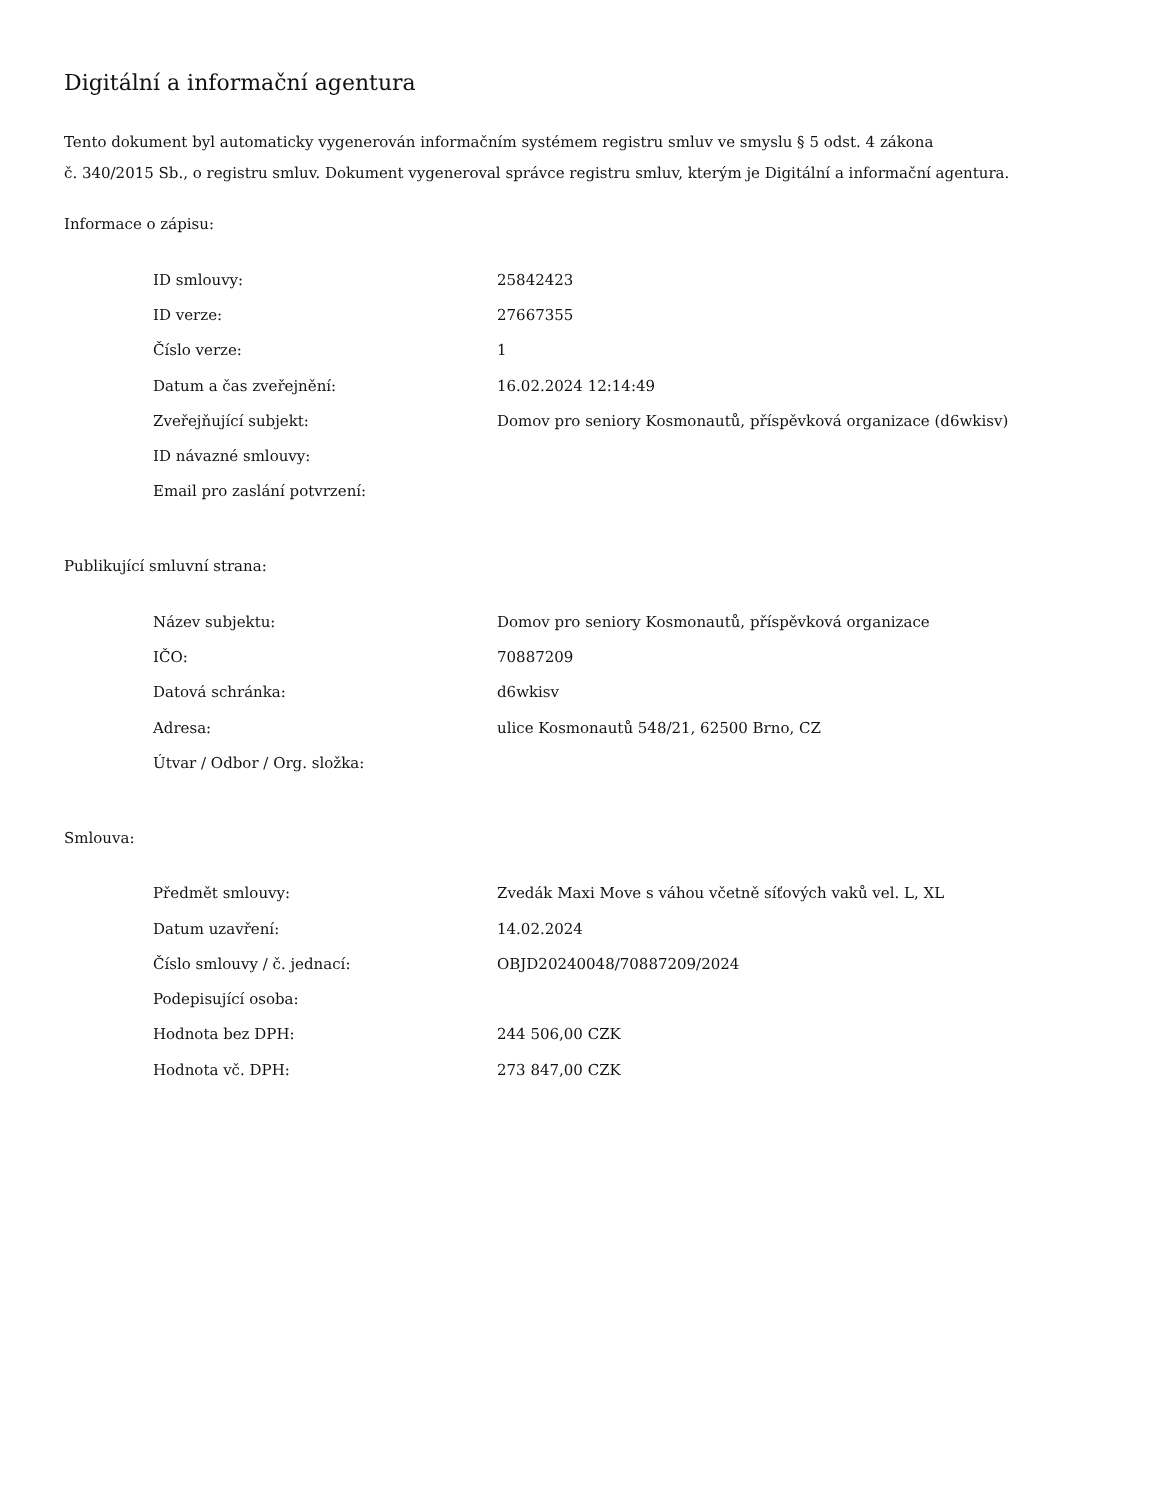Digitální a informační agentura
Tento dokument byl automaticky vygenerován informačním systémem registru smluv ve smyslu § 5 odst. 4 zákona
č. 340/2015 Sb., o registru smluv. Dokument vygeneroval správce registru smluv, kterým je Digitální a informační agentura.
Informace o zápisu:
| ID smlouvy: | 25842423 |
| ID verze: | 27667355 |
| Číslo verze: | 1 |
| Datum a čas zveřejnění: | 16.02.2024 12:14:49 |
| Zveřejňující subjekt: | Domov pro seniory Kosmonautů, příspěvková organizace (d6wkisv) |
| ID návazné smlouvy: | |
| Email pro zaslání potvrzení: | |
Publikující smluvní strana:
| Název subjektu: | Domov pro seniory Kosmonautů, příspěvková organizace |
| IČO: | 70887209 |
| Datová schránka: | d6wkisv |
| Adresa: | ulice Kosmonautů 548/21, 62500 Brno, CZ |
| Útvar / Odbor / Org. složka: | |
Smlouva:
| Předmět smlouvy: | Zvedák Maxi Move s váhou včetně síťových vaků vel. L, XL |
| Datum uzavření: | 14.02.2024 |
| Číslo smlouvy / č. jednací: | OBJD20240048/70887209/2024 |
| Podepisující osoba: | |
| Hodnota bez DPH: | 244 506,00 CZK |
| Hodnota vč. DPH: | 273 847,00 CZK |